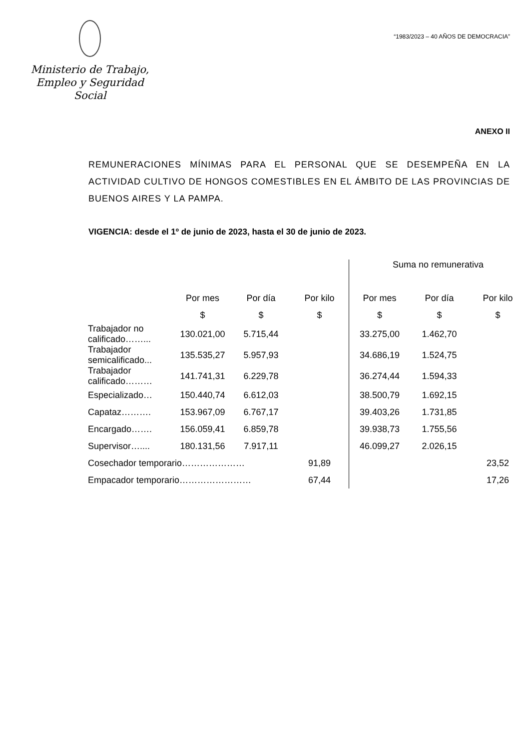Ministerio de Trabajo,
Empleo y Seguridad Social
“1983/2023 – 40 AÑOS DE DEMOCRACIA”
ANEXO II
REMUNERACIONES MÍNIMAS PARA EL PERSONAL QUE SE DESEMPEÑA EN LA ACTIVIDAD CULTIVO DE HONGOS COMESTIBLES EN EL ÁMBITO DE LAS PROVINCIAS DE BUENOS AIRES Y LA PAMPA.
VIGENCIA: desde el 1º de junio de 2023, hasta el 30 de junio de 2023.
| | | | | Suma no remunerativa | | |
| --- | --- | --- | --- | --- | --- | --- |
| | Por mes | Por día | Por kilo | Por mes | Por día | Por kilo |
| | $ | $ | $ | $ | $ | $ |
| Trabajador no calificado……... | 130.021,00 | 5.715,44 | | 33.275,00 | 1.462,70 | |
| Trabajador semicalificado... | 135.535,27 | 5.957,93 | | 34.686,19 | 1.524,75 | |
| Trabajador calificado……… | 141.741,31 | 6.229,78 | | 36.274,44 | 1.594,33 | |
| Especializado… | 150.440,74 | 6.612,03 | | 38.500,79 | 1.692,15 | |
| Capataz………. | 153.967,09 | 6.767,17 | | 39.403,26 | 1.731,85 | |
| Encargado……. | 156.059,41 | 6.859,78 | | 39.938,73 | 1.755,56 | |
| Supervisor….... | 180.131,56 | 7.917,11 | | 46.099,27 | 2.026,15 | |
| Cosechador temporario………………… | | | 91,89 | | | 23,52 |
| Empacador temporario…………………… | | | 67,44 | | | 17,26 |